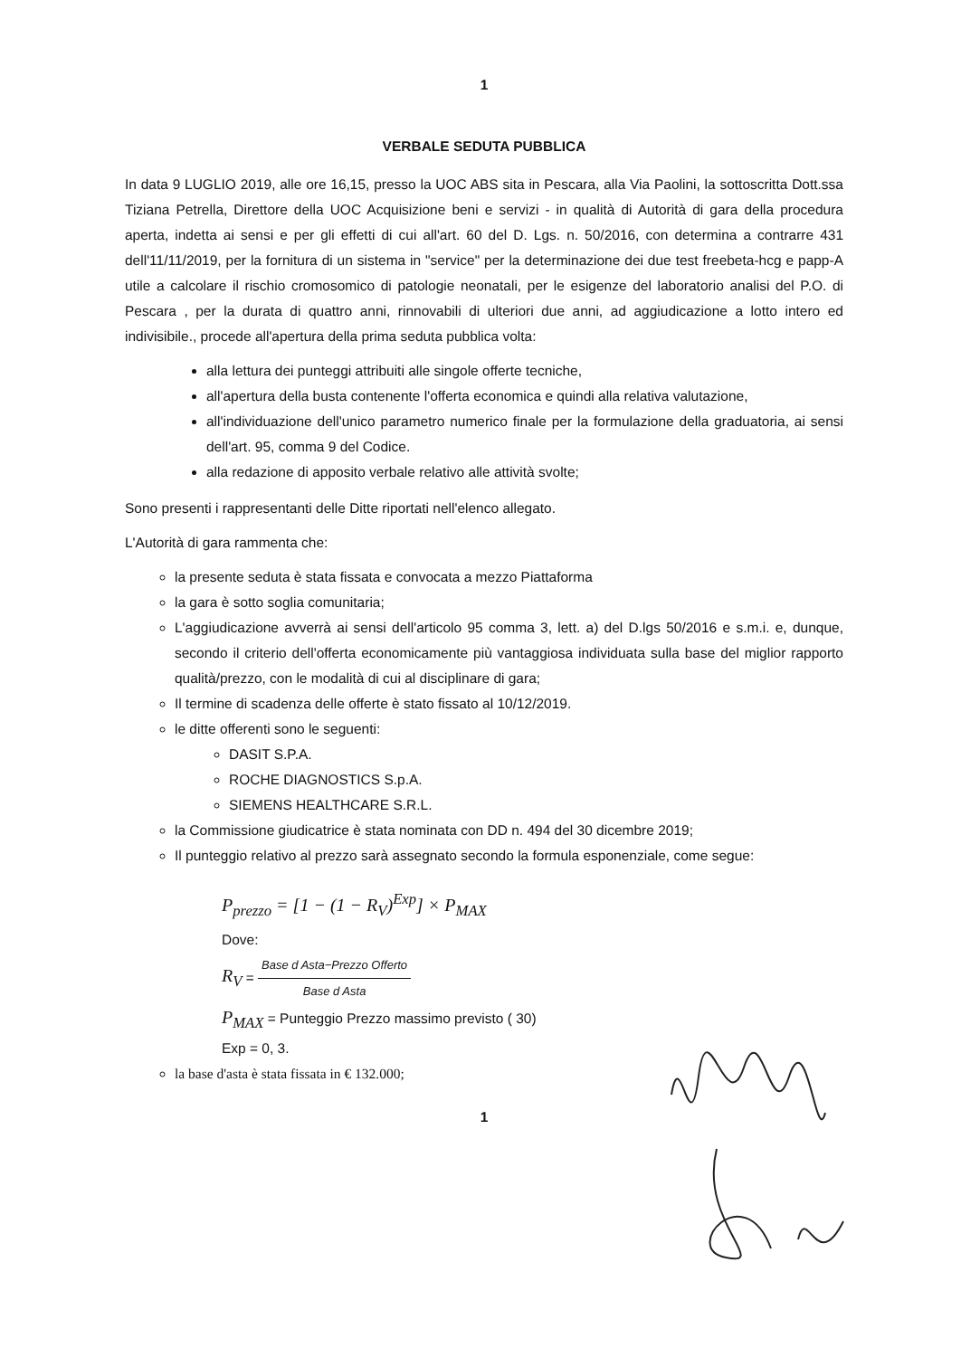1
VERBALE SEDUTA PUBBLICA
In data 9 LUGLIO 2019, alle ore 16,15, presso la UOC ABS sita in Pescara, alla Via Paolini, la sottoscritta Dott.ssa Tiziana Petrella, Direttore della UOC Acquisizione beni e servizi - in qualità di Autorità di gara della procedura aperta, indetta ai sensi e per gli effetti di cui all'art. 60 del D. Lgs. n. 50/2016, con determina a contrarre 431 dell'11/11/2019, per la fornitura di un sistema in "service" per la determinazione dei due test freebeta-hcg e papp-A utile a calcolare il rischio cromosomico di patologie neonatali, per le esigenze del laboratorio analisi del P.O. di Pescara , per la durata di quattro anni, rinnovabili di ulteriori due anni, ad aggiudicazione a lotto intero ed indivisibile., procede all'apertura della prima seduta pubblica volta:
alla lettura dei punteggi attribuiti alle singole offerte tecniche,
all'apertura della busta contenente l'offerta economica e quindi alla relativa valutazione,
all'individuazione dell'unico parametro numerico finale per la formulazione della graduatoria, ai sensi dell'art. 95, comma 9 del Codice.
alla redazione di apposito verbale relativo alle attività svolte;
Sono presenti i rappresentanti delle Ditte riportati nell'elenco allegato.
L'Autorità di gara rammenta che:
la presente seduta è stata fissata e convocata a mezzo Piattaforma
la gara è sotto soglia comunitaria;
L'aggiudicazione avverrà ai sensi dell'articolo 95 comma 3, lett. a) del D.lgs 50/2016 e s.m.i. e, dunque, secondo il criterio dell'offerta economicamente più vantaggiosa individuata sulla base del miglior rapporto qualità/prezzo, con le modalità di cui al disciplinare di gara;
Il termine di scadenza delle offerte è stato fissato al 10/12/2019.
le ditte offerenti sono le seguenti:
DASIT S.P.A.
ROCHE DIAGNOSTICS S.p.A.
SIEMENS HEALTHCARE S.R.L.
la Commissione giudicatrice è stata nominata con DD n. 494 del 30 dicembre 2019;
Il punteggio relativo al prezzo sarà assegnato secondo la formula esponenziale, come segue:
P<sub>prezzo</sub> = [1 − (1 − R<sub>V</sub>)<sup>Exp</sup>] × P<sub>MAX</sub>
Dove:
R<sub>V</sub> = Base d Asta−Prezzo Offerto Base d Asta
P<sub>MAX</sub> = Punteggio Prezzo massimo previsto ( 30)
Exp = 0, 3.
la base d'asta è stata fissata in € 132.000;
1